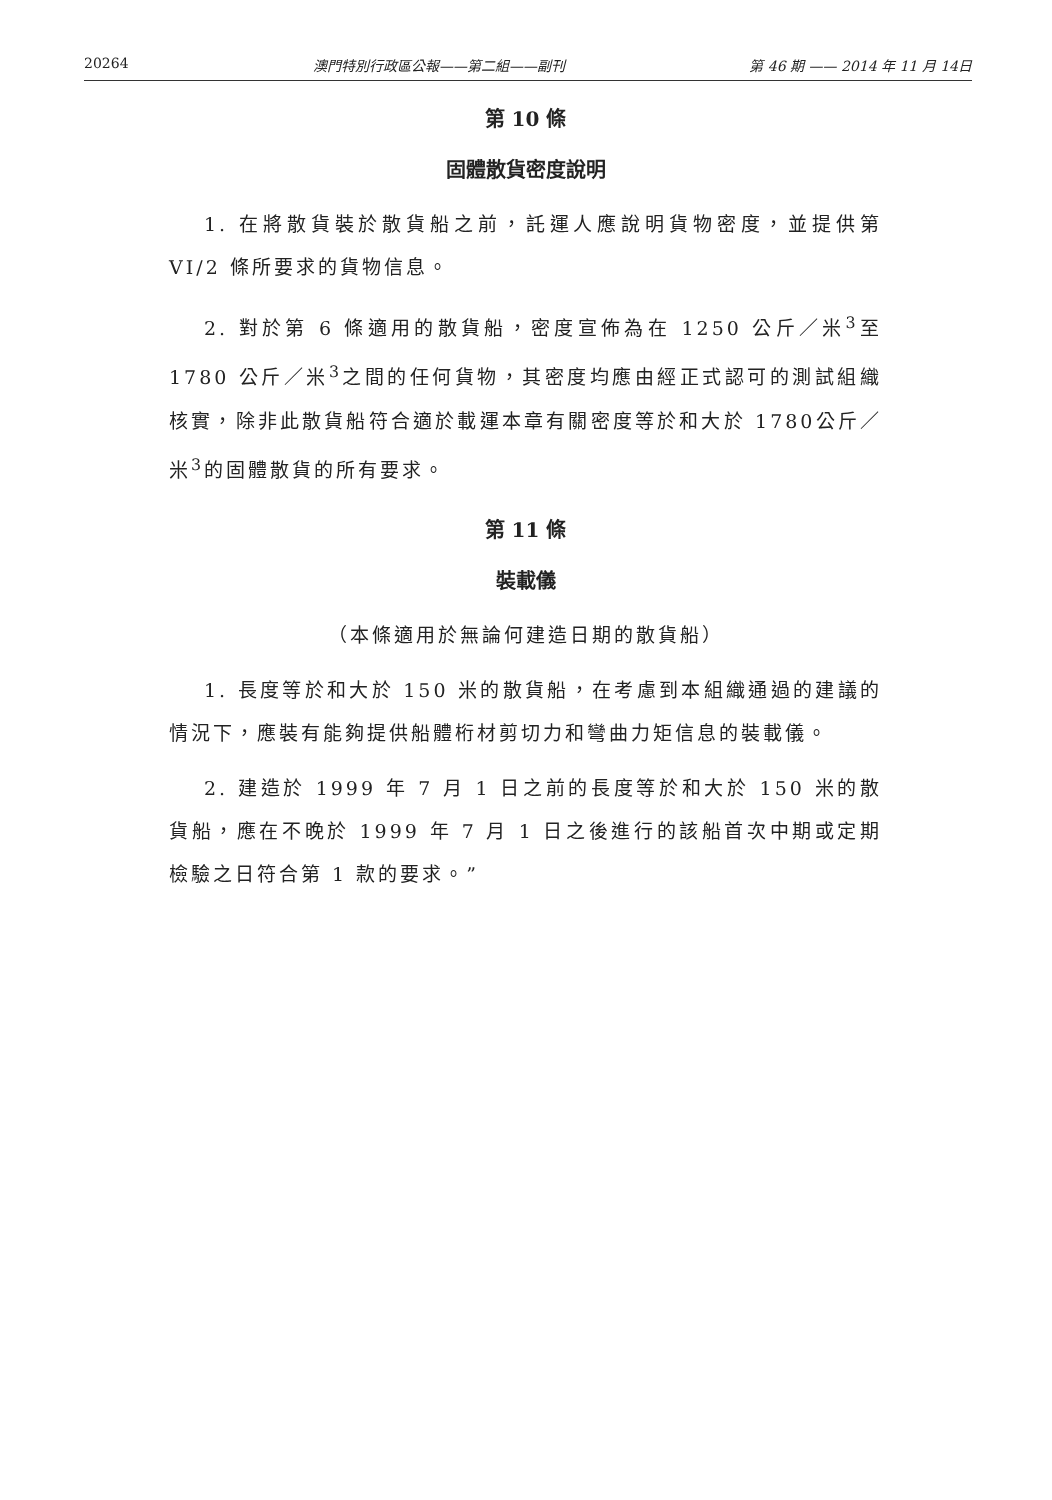20264 澳門特別行政區公報——第二組——副刊 第 46 期 —— 2014 年 11 月 14日
第 10 條
固體散貨密度說明
1. 在將散貨裝於散貨船之前，託運人應說明貨物密度，並提供第VI/2 條所要求的貨物信息。
2. 對於第 6 條適用的散貨船，密度宣佈為在 1250 公斤／米<sup>3</sup>至1780 公斤／米<sup>3</sup>之間的任何貨物，其密度均應由經正式認可的測試組織核實，除非此散貨船符合適於載運本章有關密度等於和大於 1780公斤／米<sup>3</sup>的固體散貨的所有要求。
第 11 條
裝載儀
（本條適用於無論何建造日期的散貨船）
1. 長度等於和大於 150 米的散貨船，在考慮到本組織通過的建議的情況下，應裝有能夠提供船體桁材剪切力和彎曲力矩信息的裝載儀。
2. 建造於 1999 年 7 月 1 日之前的長度等於和大於 150 米的散貨船，應在不晚於 1999 年 7 月 1 日之後進行的該船首次中期或定期檢驗之日符合第 1 款的要求。”